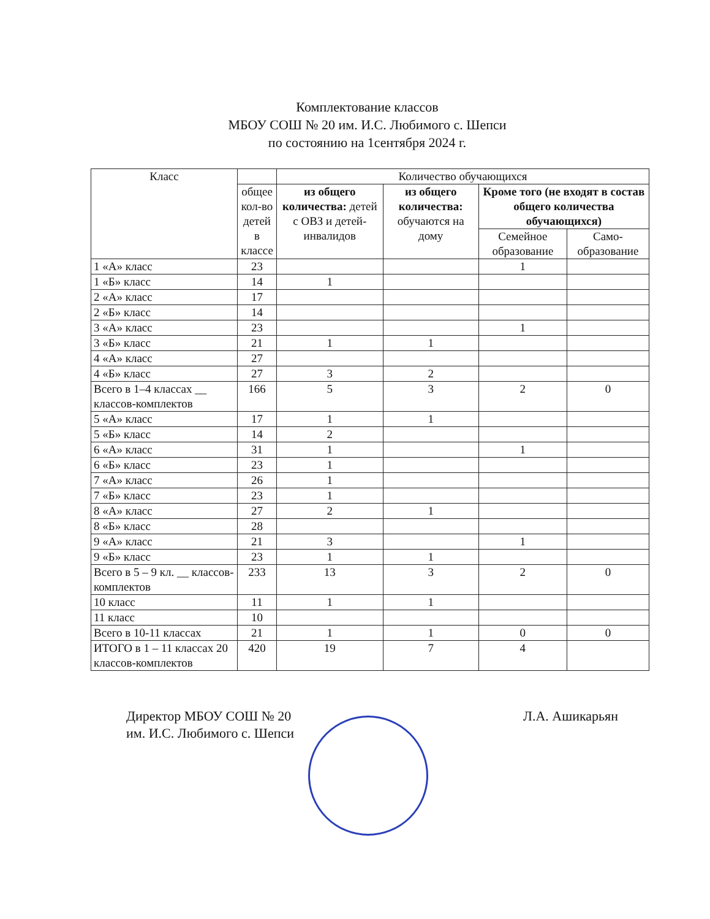Комплектование классов
МБОУ СОШ № 20 им. И.С. Любимого с. Шепси
по состоянию на 1сентября 2024 г.
| Класс | | Количество обучающихся | | | |
| --- | --- | --- | --- | --- | --- |
| | общее кол-во детей в классе | из общего количества: детей с ОВЗ и детей-инвалидов | из общего количества: обучаются на дому | Кроме того (не входят в состав общего количества обучающихся) | |
| | | | | Семейное образование | Само-образование |
| 1 «А» класс | 23 | | | 1 | |
| 1 «Б» класс | 14 | 1 | | | |
| 2 «А» класс | 17 | | | | |
| 2 «Б» класс | 14 | | | | |
| 3 «А» класс | 23 | | | 1 | |
| 3 «Б» класс | 21 | 1 | 1 | | |
| 4 «А» класс | 27 | | | | |
| 4 «Б» класс | 27 | 3 | 2 | | |
| Всего в 1–4 классах __ классов-комплектов | 166 | 5 | 3 | 2 | 0 |
| 5 «А» класс | 17 | 1 | 1 | | |
| 5 «Б» класс | 14 | 2 | | | |
| 6 «А» класс | 31 | 1 | | 1 | |
| 6 «Б» класс | 23 | 1 | | | |
| 7 «А» класс | 26 | 1 | | | |
| 7 «Б» класс | 23 | 1 | | | |
| 8 «А» класс | 27 | 2 | 1 | | |
| 8 «Б» класс | 28 | | | | |
| 9 «А» класс | 21 | 3 | | 1 | |
| 9 «Б» класс | 23 | 1 | 1 | | |
| Всего в 5 – 9 кл. __ классов-комплектов | 233 | 13 | 3 | 2 | 0 |
| 10 класс | 11 | 1 | 1 | | |
| 11 класс | 10 | | | | |
| Всего в 10-11 классах | 21 | 1 | 1 | 0 | 0 |
| ИТОГО в 1 – 11 классах 20 классов-комплектов | 420 | 19 | 7 | 4 | |
Директор МБОУ СОШ № 20
им. И.С. Любимого с. Шепси
Л.А. Ашикарьян